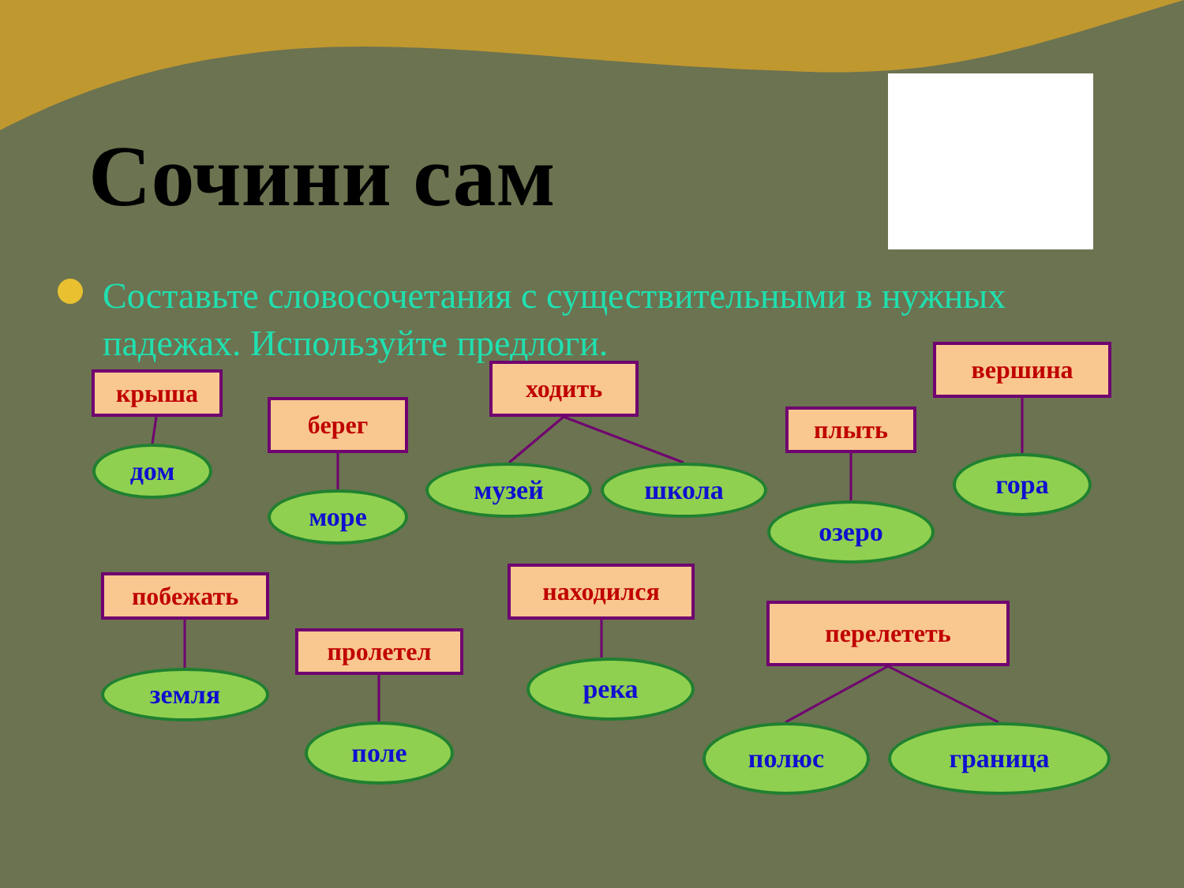Сочини сам
Составьте словосочетания с существительными в нужных падежах. Используйте предлоги.
крыша
дом
берег
море
ходить
музей школа
плыть
озеро
вершина
гора
побежать
земля
пролетел
поле
находился
река
перелететь
полюс граница